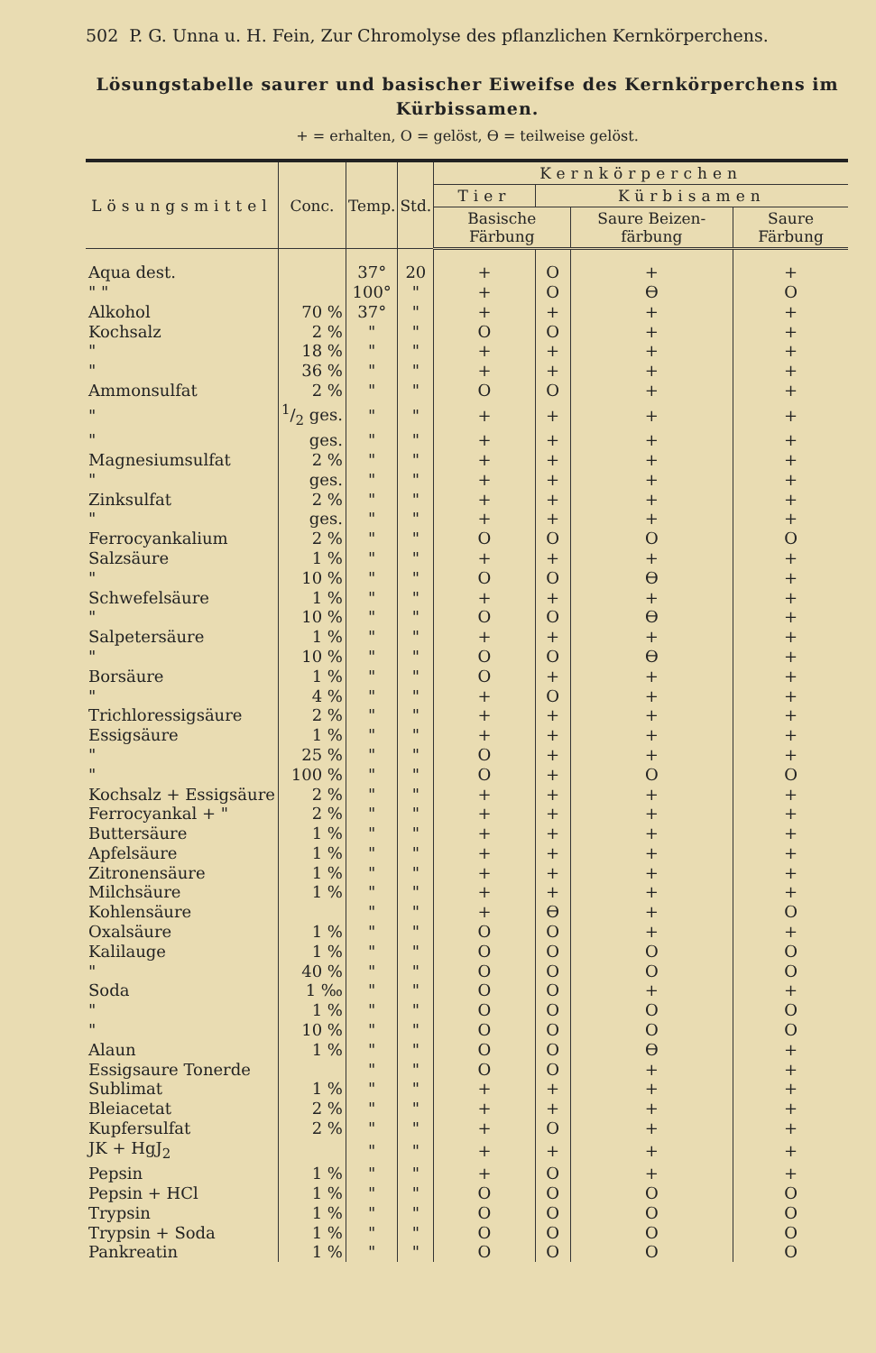502 P. G. Unna u. H. Fein, Zur Chromolyse des pflanzlichen Kernkörperchens.
Lösungstabelle saurer und basischer Eiweifse des Kernkörperchens im Kürbissamen.
+ = erhalten, O = gelöst, ϴ = teilweise gelöst.
| Lösungsmittel | Conc. | Temp. | Std. | Kernkörperchen | | | |
| --- | --- | --- | --- | --- | --- | --- | --- |
| | | | | Tier | Kürbisamen | | |
| | | | | Basische Färbung | | Saure Beizen-färbung | Saure Färbung |
| Aqua dest. | | 37° | 20 | + | O | + | + |
| " " | | 100° | " | + | O | ϴ | O |
| Alkohol | 70 % | 37° | " | + | + | + | + |
| Kochsalz | 2 % | " | " | O | O | + | + |
| " | 18 % | " | " | + | + | + | + |
| " | 36 % | " | " | + | + | + | + |
| Ammonsulfat | 2 % | " | " | O | O | + | + |
| " | 1/2 ges. | " | " | + | + | + | + |
| " | ges. | " | " | + | + | + | + |
| Magnesiumsulfat | 2 % | " | " | + | + | + | + |
| " | ges. | " | " | + | + | + | + |
| Zinksulfat | 2 % | " | " | + | + | + | + |
| " | ges. | " | " | + | + | + | + |
| Ferrocyankalium | 2 % | " | " | O | O | O | O |
| Salzsäure | 1 % | " | " | + | + | + | + |
| " | 10 % | " | " | O | O | ϴ | + |
| Schwefelsäure | 1 % | " | " | + | + | + | + |
| " | 10 % | " | " | O | O | ϴ | + |
| Salpetersäure | 1 % | " | " | + | + | + | + |
| " | 10 % | " | " | O | O | ϴ | + |
| Borsäure | 1 % | " | " | O | + | + | + |
| " | 4 % | " | " | + | O | + | + |
| Trichloressigsäure | 2 % | " | " | + | + | + | + |
| Essigsäure | 1 % | " | " | + | + | + | + |
| " | 25 % | " | " | O | + | + | + |
| " | 100 % | " | " | O | + | O | O |
| Kochsalz + Essigsäure | 2 % | " | " | + | + | + | + |
| Ferrocyankal + " | 2 % | " | " | + | + | + | + |
| Buttersäure | 1 % | " | " | + | + | + | + |
| Apfelsäure | 1 % | " | " | + | + | + | + |
| Zitronensäure | 1 % | " | " | + | + | + | + |
| Milchsäure | 1 % | " | " | + | + | + | + |
| Kohlensäure | | " | " | + | ϴ | + | O |
| Oxalsäure | 1 % | " | " | O | O | + | + |
| Kalilauge | 1 % | " | " | O | O | O | O |
| " | 40 % | " | " | O | O | O | O |
| Soda | 1 ‰ | " | " | O | O | + | + |
| " | 1 % | " | " | O | O | O | O |
| " | 10 % | " | " | O | O | O | O |
| Alaun | 1 % | " | " | O | O | ϴ | + |
| Essigsaure Tonerde | | " | " | O | O | + | + |
| Sublimat | 1 % | " | " | + | + | + | + |
| Bleiacetat | 2 % | " | " | + | + | + | + |
| Kupfersulfat | 2 % | " | " | + | O | + | + |
| JK + HgJ<sub>2</sub> | | " | " | + | + | + | + |
| Pepsin | 1 % | " | " | + | O | + | + |
| Pepsin + HCl | 1 % | " | " | O | O | O | O |
| Trypsin | 1 % | " | " | O | O | O | O |
| Trypsin + Soda | 1 % | " | " | O | O | O | O |
| Pankreatin | 1 % | " | " | O | O | O | O |